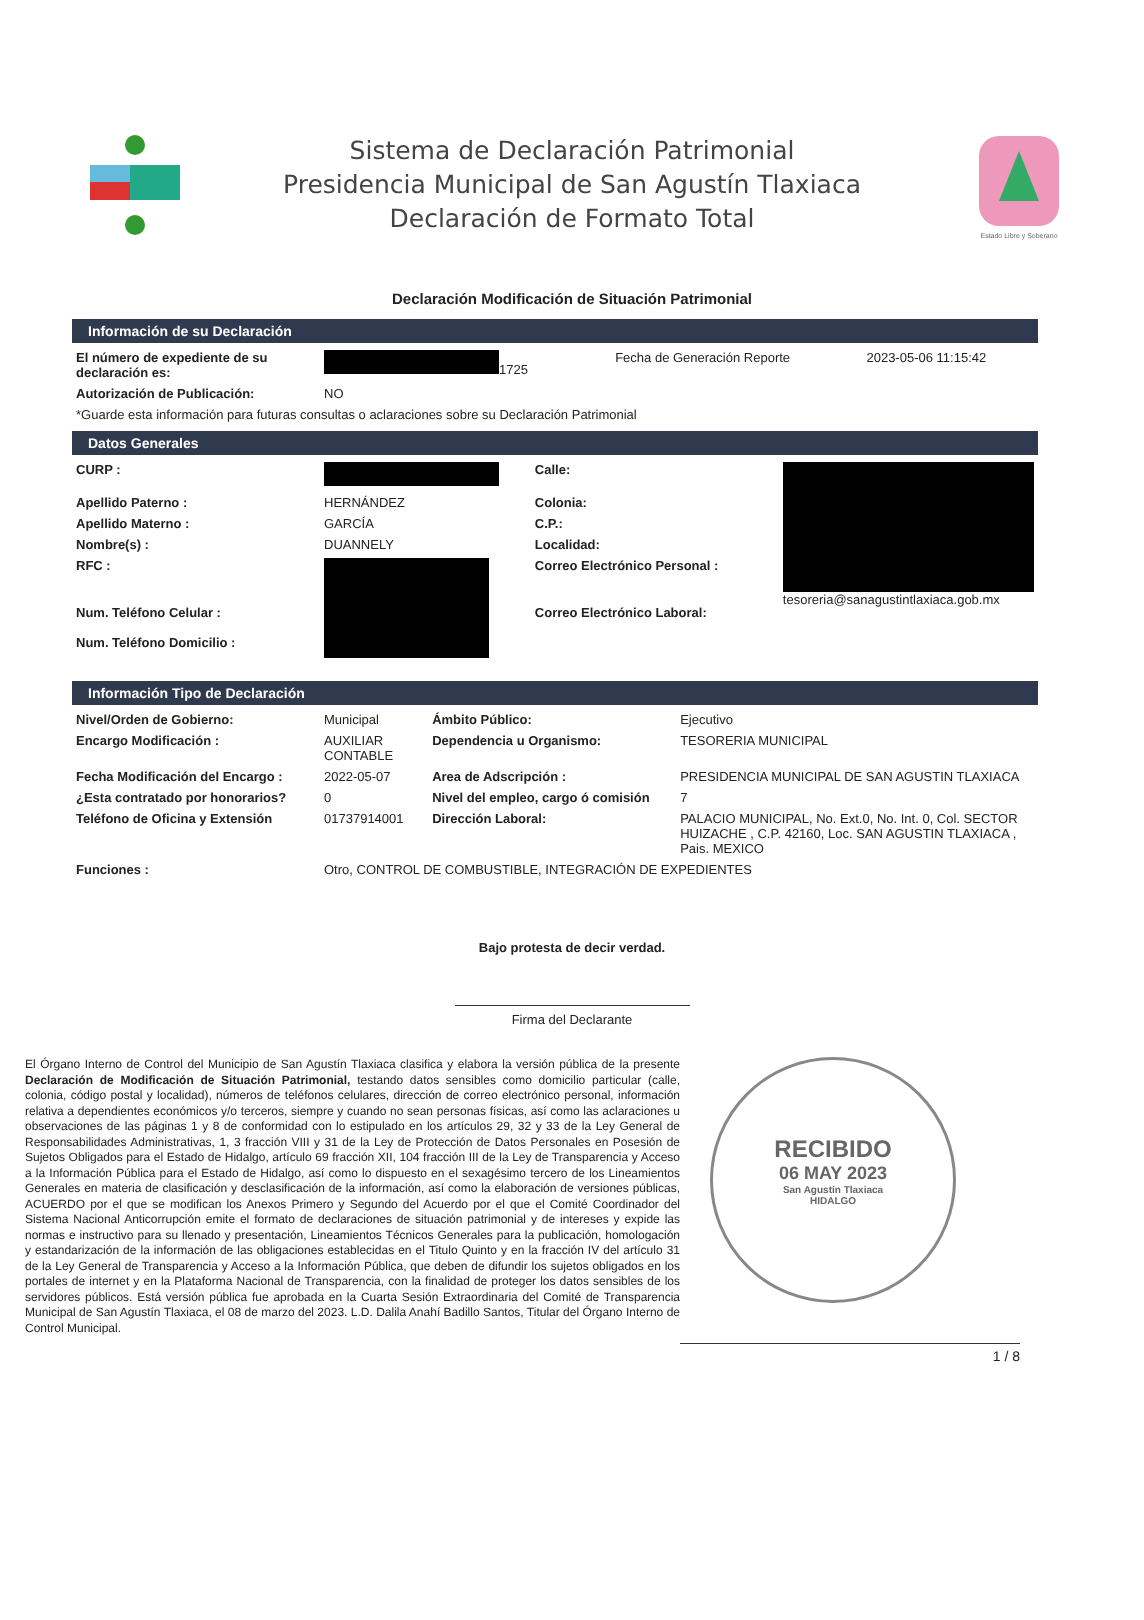Sistema de Declaración Patrimonial
Presidencia Municipal de San Agustín Tlaxiaca
Declaración de Formato Total
Estado Libre y Soberano
Declaración Modificación de Situación Patrimonial
Información de su Declaración
| El número de expediente de su declaración es: | 1725 | Fecha de Generación Reporte | 2023-05-06 11:15:42 |
| Autorización de Publicación: | NO | | |
| *Guarde esta información para futuras consultas o aclaraciones sobre su Declaración Patrimonial | | | |
Datos Generales
| CURP : | | Calle: | tesoreria@sanagustintlaxiaca.gob.mx |
| Apellido Paterno : | HERNÁNDEZ | Colonia: | |
| Apellido Materno : | GARCÍA | C.P.: | |
| Nombre(s) : | DUANNELY | Localidad: | |
| RFC : | | Correo Electrónico Personal : | |
| Num. Teléfono Celular : | | Correo Electrónico Laboral: | |
| Num. Teléfono Domicilio : | | | |
Información Tipo de Declaración
| Nivel/Orden de Gobierno: | Municipal | Ámbito Público: | Ejecutivo |
| Encargo Modificación : | AUXILIAR CONTABLE | Dependencia u Organismo: | TESORERIA MUNICIPAL |
| Fecha Modificación del Encargo : | 2022-05-07 | Area de Adscripción : | PRESIDENCIA MUNICIPAL DE SAN AGUSTIN TLAXIACA |
| ¿Esta contratado por honorarios? | 0 | Nivel del empleo, cargo ó comisión | 7 |
| Teléfono de Oficina y Extensión | 01737914001 | Dirección Laboral: | PALACIO MUNICIPAL, No. Ext.0, No. Int. 0, Col. SECTOR HUIZACHE , C.P. 42160, Loc. SAN AGUSTIN TLAXIACA , Pais. MEXICO |
| Funciones : | Otro, CONTROL DE COMBUSTIBLE, INTEGRACIÓN DE EXPEDIENTES | | |
Bajo protesta de decir verdad.
Firma del Declarante
El Órgano Interno de Control del Municipio de San Agustín Tlaxiaca clasifica y elabora la versión pública de la presente Declaración de Modificación de Situación Patrimonial, testando datos sensibles como domicilio particular (calle, colonia, código postal y localidad), números de teléfonos celulares, dirección de correo electrónico personal, información relativa a dependientes económicos y/o terceros, siempre y cuando no sean personas físicas, así como las aclaraciones u observaciones de las páginas 1 y 8 de conformidad con lo estipulado en los artículos 29, 32 y 33 de la Ley General de Responsabilidades Administrativas, 1, 3 fracción VIII y 31 de la Ley de Protección de Datos Personales en Posesión de Sujetos Obligados para el Estado de Hidalgo, artículo 69 fracción XII, 104 fracción III de la Ley de Transparencia y Acceso a la Información Pública para el Estado de Hidalgo, así como lo dispuesto en el sexagésimo tercero de los Lineamientos Generales en materia de clasificación y desclasificación de la información, así como la elaboración de versiones públicas, ACUERDO por el que se modifican los Anexos Primero y Segundo del Acuerdo por el que el Comité Coordinador del Sistema Nacional Anticorrupción emite el formato de declaraciones de situación patrimonial y de intereses y expide las normas e instructivo para su llenado y presentación, Lineamientos Técnicos Generales para la publicación, homologación y estandarización de la información de las obligaciones establecidas en el Titulo Quinto y en la fracción IV del artículo 31 de la Ley General de Transparencia y Acceso a la Información Pública, que deben de difundir los sujetos obligados en los portales de internet y en la Plataforma Nacional de Transparencia, con la finalidad de proteger los datos sensibles de los servidores públicos. Está versión pública fue aprobada en la Cuarta Sesión Extraordinaria del Comité de Transparencia Municipal de San Agustín Tlaxiaca, el 08 de marzo del 2023. L.D. Dalila Anahí Badillo Santos, Titular del Órgano Interno de Control Municipal.
RECIBIDO
06 MAY 2023
San Agustín Tlaxiaca
HIDALGO
1 / 8